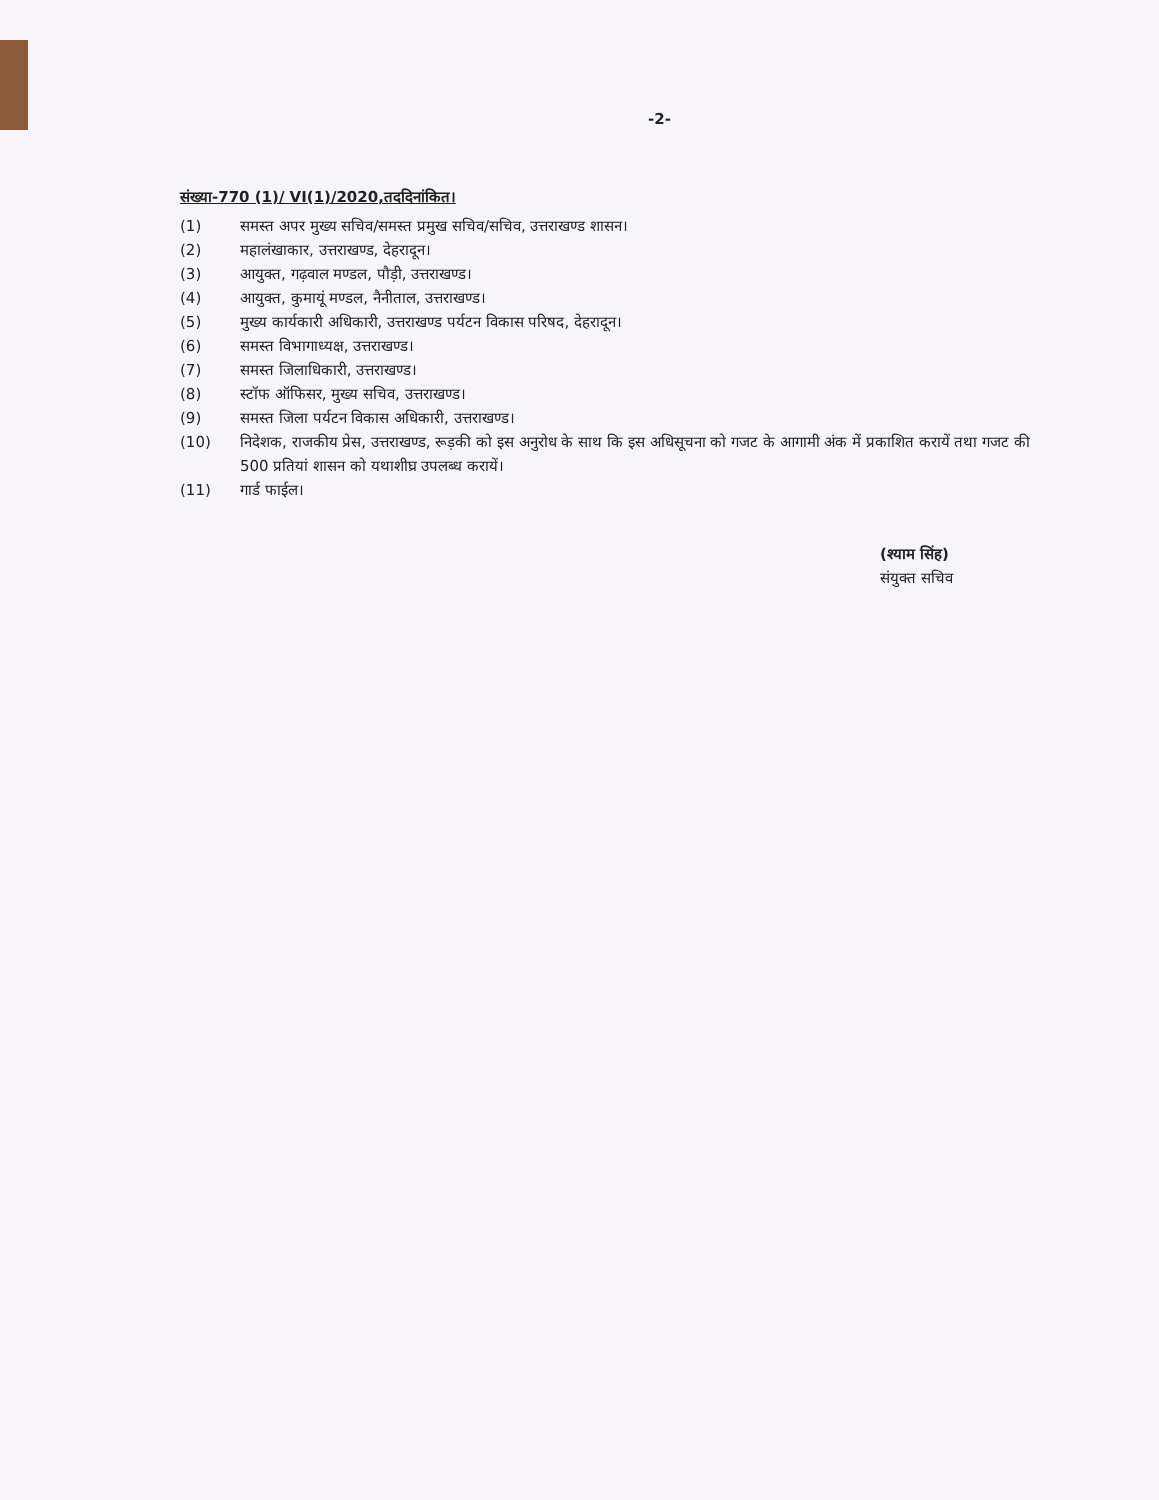-2-
संख्या-770 (1)/ VI(1)/2020,तददिनांकित।
(1) समस्त अपर मुख्य सचिव/समस्त प्रमुख सचिव/सचिव, उत्तराखण्ड शासन।
(2) महालंखाकार, उत्तराखण्ड, देहरादून।
(3) आयुक्त, गढ़वाल मण्डल, पौड़ी, उत्तराखण्ड।
(4) आयुक्त, कुमायूं मण्डल, नैनीताल, उत्तराखण्ड।
(5) मुख्य कार्यकारी अधिकारी, उत्तराखण्ड पर्यटन विकास परिषद, देहरादून।
(6) समस्त विभागाध्यक्ष, उत्तराखण्ड।
(7) समस्त जिलाधिकारी, उत्तराखण्ड।
(8) स्टॉफ ऑफिसर, मुख्य सचिव, उत्तराखण्ड।
(9) समस्त जिला पर्यटन विकास अधिकारी, उत्तराखण्ड।
(10) निदेशक, राजकीय प्रेस, उत्तराखण्ड, रूड़की को इस अनुरोध के साथ कि इस अधिसूचना को गजट के आगामी अंक में प्रकाशित करायें तथा गजट की 500 प्रतियां शासन को यथाशीघ्र उपलब्ध करायें।
(11) गार्ड फाईल।
(श्याम सिंह)
संयुक्त सचिव